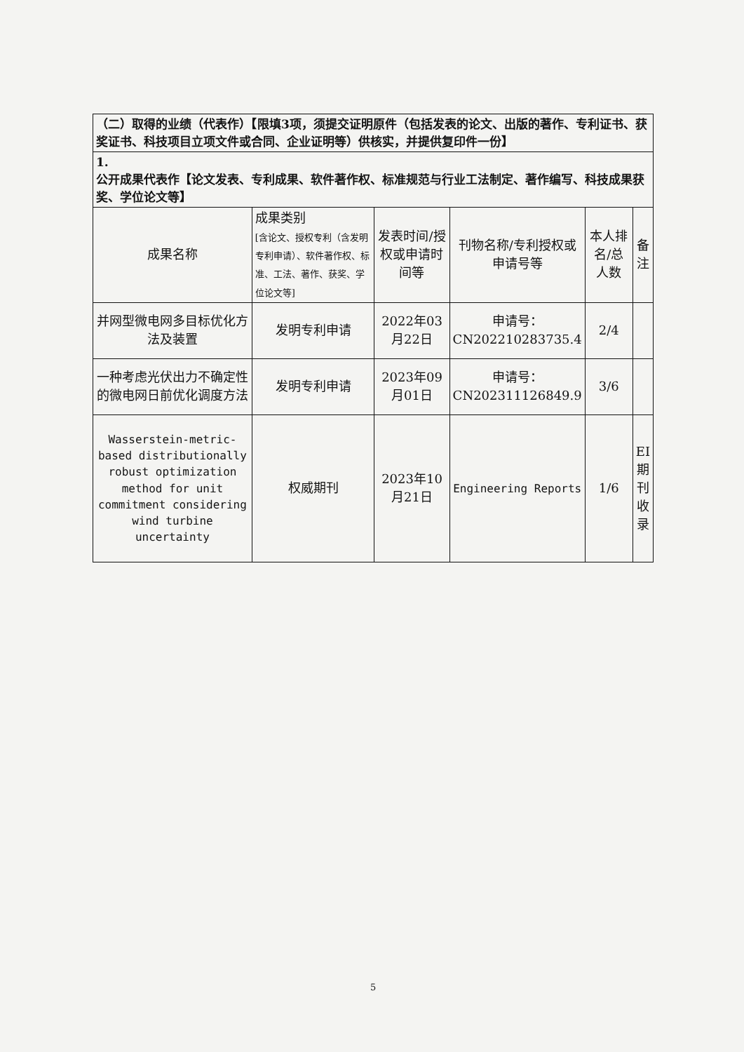| （二）取得的业绩（代表作）【限填3项，须提交证明原件（包括发表的论文、出版的著作、专利证书、获奖证书、科技项目立项文件或合同、企业证明等）供核实，并提供复印件一份】 | | | | | |
| 1. 公开成果代表作【论文发表、专利成果、软件著作权、标准规范与行业工法制定、著作编写、科技成果获奖、学位论文等】 | | | | | |
| 成果名称 | 成果类别 [含论文、授权专利（含发明专利申请）、软件著作权、标准、工法、著作、获奖、学位论文等] | 发表时间/授权或申请时间等 | 刊物名称/专利授权或申请号等 | 本人排名/总人数 | 备注 |
| 并网型微电网多目标优化方法及装置 | 发明专利申请 | 2022年03月22日 | 申请号：CN202210283735.4 | 2/4 | |
| 一种考虑光伏出力不确定性的微电网日前优化调度方法 | 发明专利申请 | 2023年09月01日 | 申请号：CN202311126849.9 | 3/6 | |
| Wasserstein-metric-based distributionally robust optimization method for unit commitment considering wind turbine uncertainty | 权威期刊 | 2023年10月21日 | Engineering Reports | 1/6 | EI期刊收录 |
5